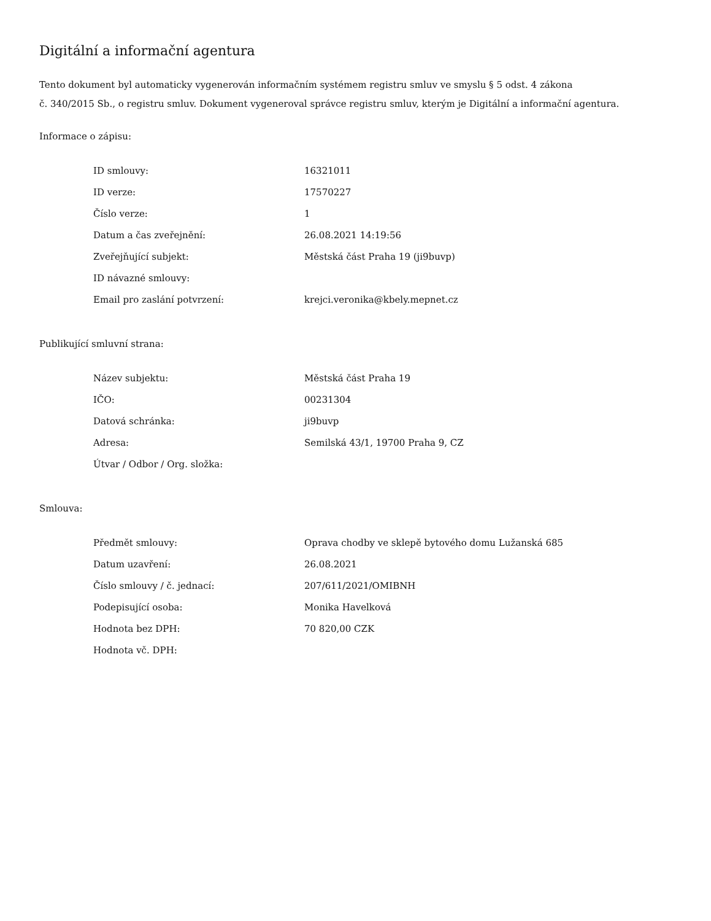Digitální a informační agentura
Tento dokument byl automaticky vygenerován informačním systémem registru smluv ve smyslu § 5 odst. 4 zákona
č. 340/2015 Sb., o registru smluv. Dokument vygeneroval správce registru smluv, kterým je Digitální a informační agentura.
Informace o zápisu:
| ID smlouvy: | 16321011 |
| ID verze: | 17570227 |
| Číslo verze: | 1 |
| Datum a čas zveřejnění: | 26.08.2021 14:19:56 |
| Zveřejňující subjekt: | Městská část Praha 19 (ji9buvp) |
| ID návazné smlouvy: | |
| Email pro zaslání potvrzení: | krejci.veronika@kbely.mepnet.cz |
Publikující smluvní strana:
| Název subjektu: | Městská část Praha 19 |
| IČO: | 00231304 |
| Datová schránka: | ji9buvp |
| Adresa: | Semilská 43/1, 19700 Praha 9, CZ |
| Útvar / Odbor / Org. složka: | |
Smlouva:
| Předmět smlouvy: | Oprava chodby ve sklepě bytového domu Lužanská 685 |
| Datum uzavření: | 26.08.2021 |
| Číslo smlouvy / č. jednací: | 207/611/2021/OMIBNH |
| Podepisující osoba: | Monika Havelková |
| Hodnota bez DPH: | 70 820,00 CZK |
| Hodnota vč. DPH: | |